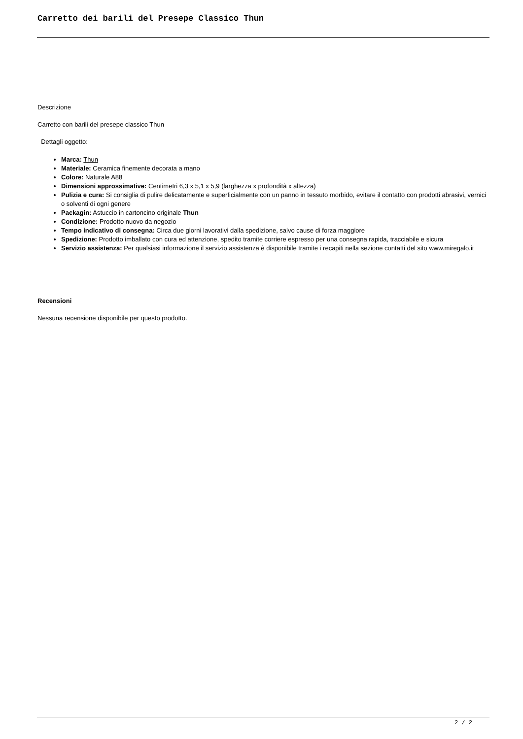Carretto dei barili del Presepe Classico Thun
Descrizione
Carretto con barili del presepe classico Thun
Dettagli oggetto:
Marca: Thun
Materiale: Ceramica finemente decorata a mano
Colore: Naturale A88
Dimensioni approssimative: Centimetri 6,3 x 5,1 x 5,9 (larghezza x profondità x altezza)
Pulizia e cura: Si consiglia di pulire delicatamente e superficialmente con un panno in tessuto morbido, evitare il contatto con prodotti abrasivi, vernici o solventi di ogni genere
Packagin: Astuccio in cartoncino originale Thun
Condizione: Prodotto nuovo da negozio
Tempo indicativo di consegna: Circa due giorni lavorativi dalla spedizione, salvo cause di forza maggiore
Spedizione: Prodotto imballato con cura ed attenzione, spedito tramite corriere espresso per una consegna rapida, tracciabile e sicura
Servizio assistenza: Per qualsiasi informazione il servizio assistenza è disponibile tramite i recapiti nella sezione contatti del sito www.miregalo.it
Recensioni
Nessuna recensione disponibile per questo prodotto.
2 / 2